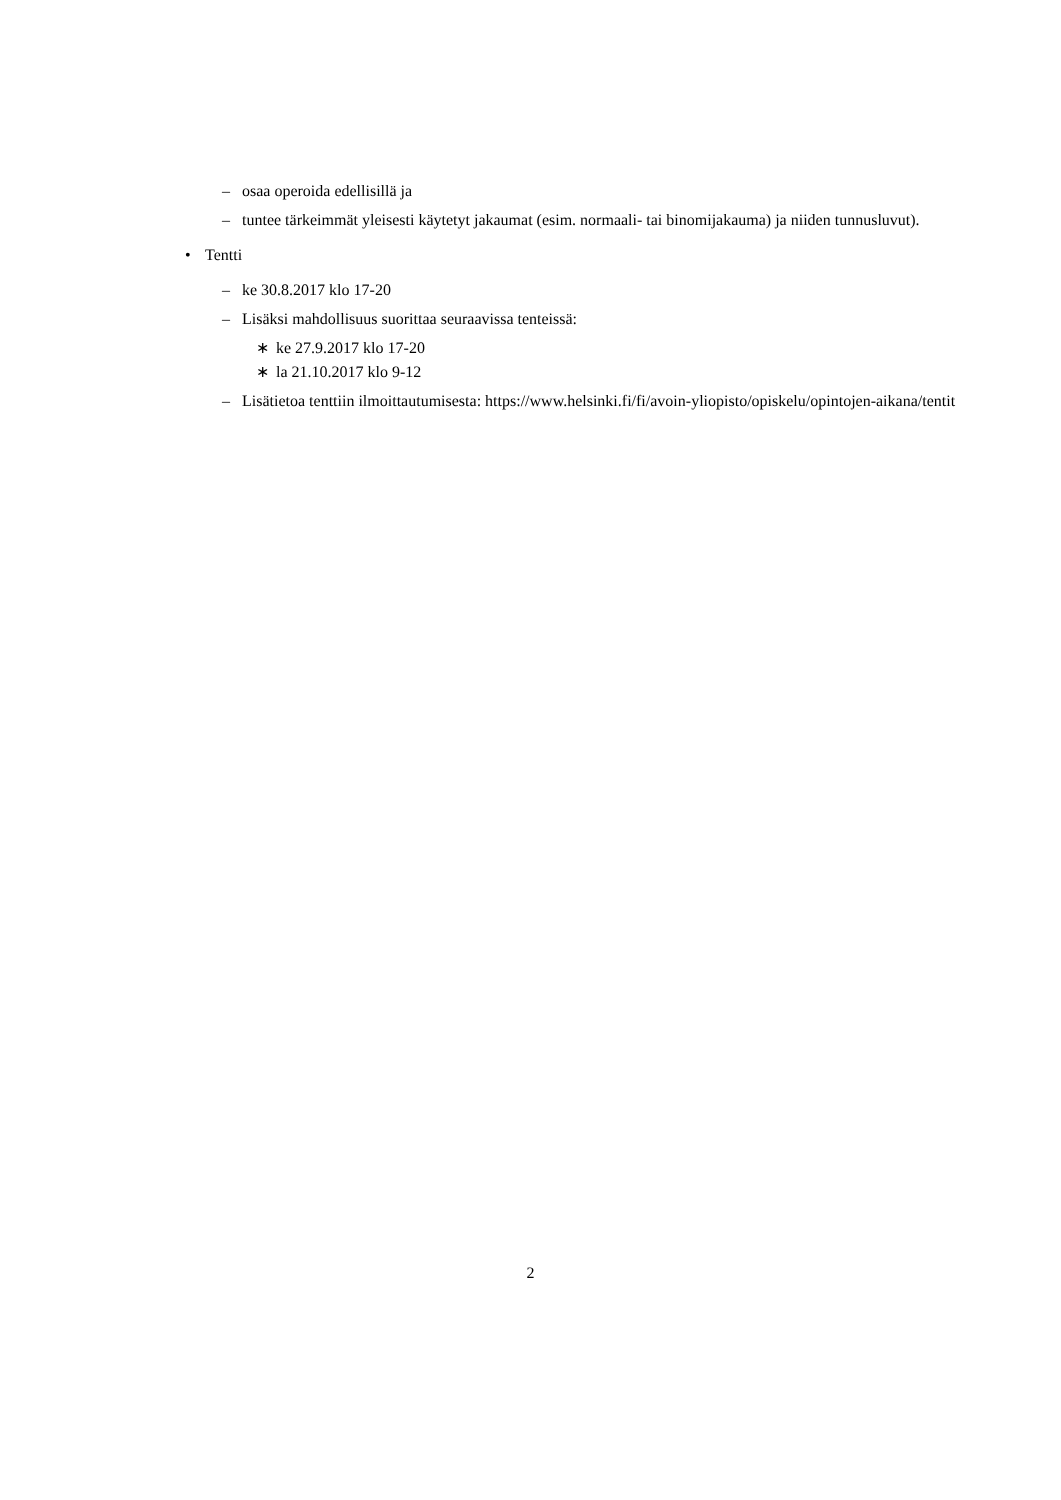– osaa operoida edellisillä ja
– tuntee tärkeimmät yleisesti käytetyt jakaumat (esim. normaali- tai binomijakauma) ja niiden tunnusluvut).
• Tentti
– ke 30.8.2017 klo 17-20
– Lisäksi mahdollisuus suorittaa seuraavissa tenteissä:
∗ ke 27.9.2017 klo 17-20
∗ la 21.10.2017 klo 9-12
– Lisätietoa tenttiin ilmoittautumisesta: https://www.helsinki.fi/fi/avoin-yliopisto/opiskelu/opintojen-aikana/tentit
2